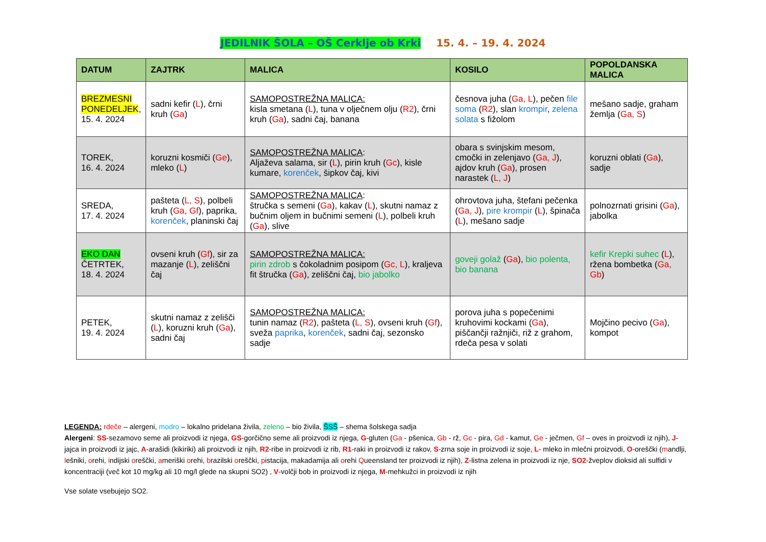JEDILNIK ŠOLA – OŠ Cerklje ob Krki 15. 4. – 19. 4. 2024
| DATUM | ZAJTRK | MALICA | KOSILO | POPOLDANSKA MALICA |
| --- | --- | --- | --- | --- |
| BREZMESNI PONEDELJEK , 15. 4. 2024 | sadni kefir ( L ), črni kruh ( Ga ) | SAMOPOSTREŽNA MALICA: kisla smetana ( L ), tuna v olječnem olju ( R2 ), črni kruh ( Ga ), sadni čaj, banana | česnova juha ( Ga, L ), pečen file soma ( R2 ), slan krompir , zelena solata s fižolom | mešano sadje, graham žemlja ( Ga, S ) |
| TOREK, 16. 4. 2024 | koruzni kosmiči ( Ge ), mleko ( L ) | SAMOPOSTREŽNA MALICA : Aljaževa salama, sir ( L ), pirin kruh ( Gc ), kisle kumare, korenček , šipkov čaj, kivi | obara s svinjskim mesom, cmočki in zelenjavo ( Ga, J ), ajdov kruh ( Ga ), prosen narastek ( L, J ) | koruzni oblati ( Ga ), sadje |
| SREDA, 17. 4. 2024 | pašteta ( L, S ), polbeli kruh ( Ga, Gf ), paprika, korenček , planinski čaj | SAMOPOSTREŽNA MALICA : štručka s semeni ( Ga ), kakav ( L ), skutni namaz z bučnim oljem in bučnimi semeni ( L ), polbeli kruh ( Ga ), slive | ohrovtova juha, štefani pečenka ( Ga, J ), pire krompir ( L ), špinača ( L ), mešano sadje | polnozrnati grisini ( Ga ), jabolka |
| EKO DAN ČETRTEK, 18. 4. 2024 | ovseni kruh ( Gf ), sir za mazanje ( L ), zeliščni čaj | SAMOPOSTREŽNA MALICA: pirin zdrob s čokoladnim posipom ( Gc, L ), kraljeva fit štručka ( Ga ), zeliščni čaj, bio jabolko | goveji golaž ( Ga ), bio polenta, bio banana | kefir Krepki suhec ( L ), ržena bombetka ( Ga, Gb ) |
| PETEK, 19. 4. 2024 | skutni namaz z zelišči ( L ), koruzni kruh ( Ga ), sadni čaj | SAMOPOSTREŽNA MALICA: tunin namaz ( R2 ), pašteta ( L, S ), ovseni kruh ( Gf ), sveža paprika , korenček , sadni čaj, sezonsko sadje | porova juha s popečenimi kruhovimi kockami ( Ga ), piščančji ražnjiči, riž z grahom, rdeča pesa v solati | Mojčino pecivo ( Ga ), kompot |
LEGENDA: rdeče – alergeni, modro – lokalno pridelana živila, zeleno – bio živila, ŠSŠ – shema šolskega sadja
Alergeni: SS-sezamovo seme ali proizvodi iz njega, GS-gorčično seme ali proizvodi iz njega, G-gluten (Ga - pšenica, Gb - rž, Gc - pira, Gd - kamut, Ge - ječmen, Gf – oves in proizvodi iz njih), J-jajca in proizvodi iz jajc, A-arašidi (kikiriki) ali proizvodi iz njih, R2-ribe in proizvodi iz rib, R1-raki in proizvodi iz rakov, S-zrna soje in proizvodi iz soje, L- mleko in mlečni proizvodi, O-oreščki (mandlji, lešniki, orehi, indijski oreščki, ameriški orehi, brazilski oreščki, pistacija, makadamija ali orehi Queensland ter proizvodi iz njih), Z-listna zelena in proizvodi iz nje, SO2-žveplov dioksid ali sulfidi v koncentraciji (več kot 10 mg/kg ali 10 mg/l glede na skupni SO2) , V-volčji bob in proizvodi iz njega, M-mehkužci in proizvodi iz njih
Vse solate vsebujejo SO2.